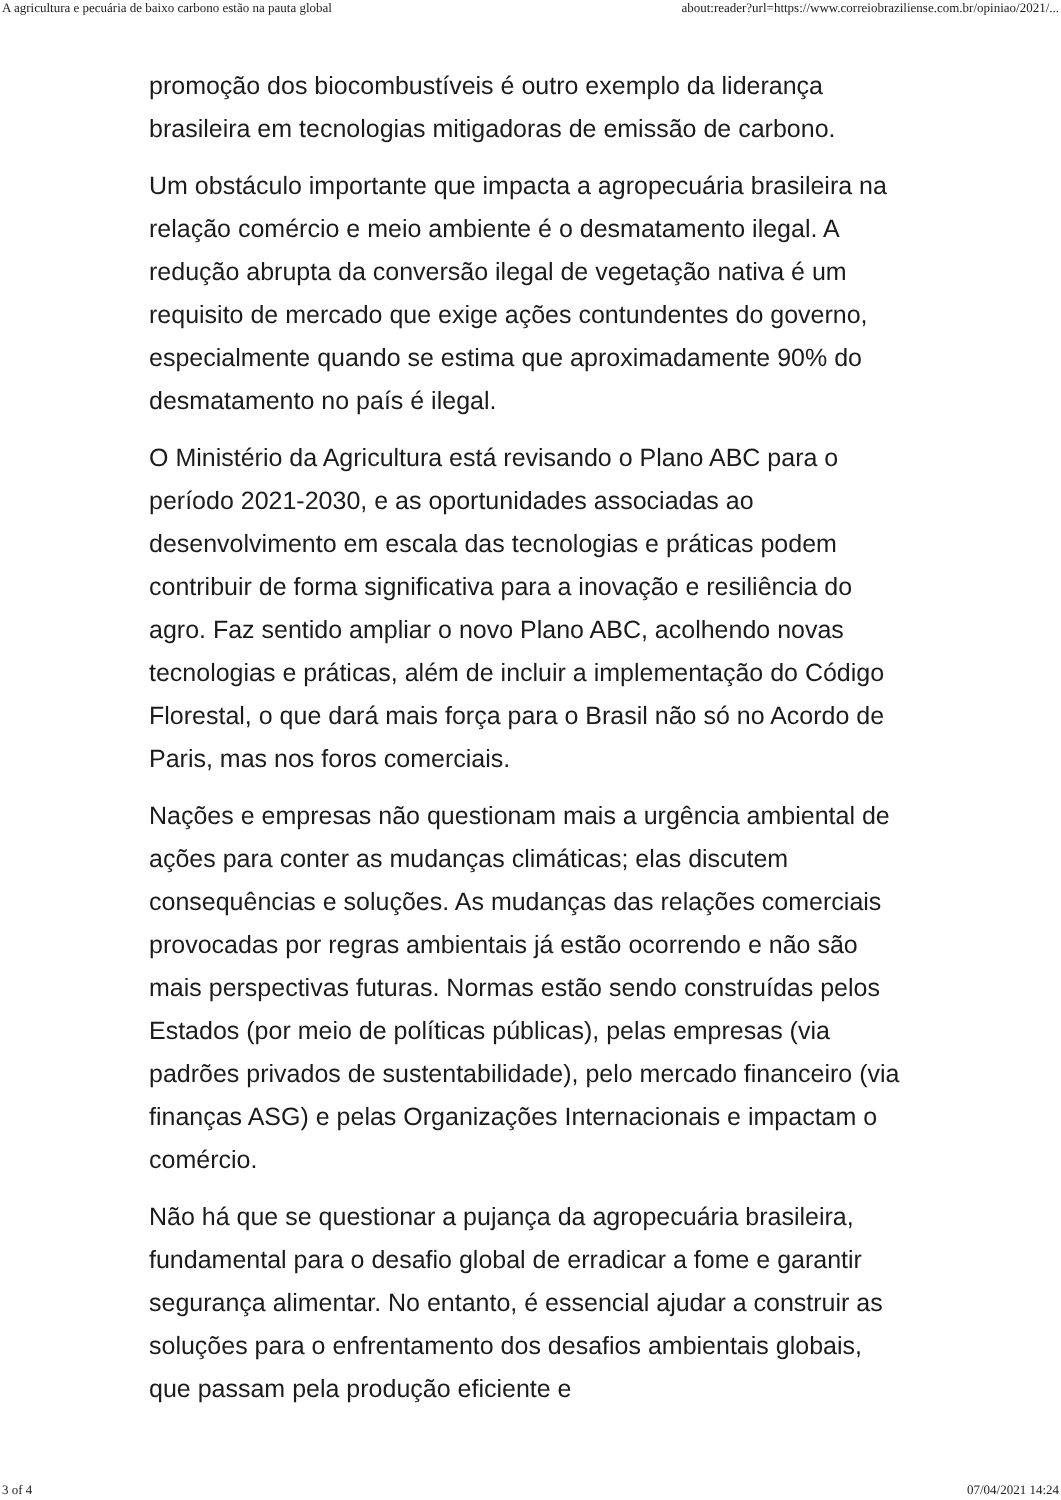A agricultura e pecuária de baixo carbono estão na pauta global about:reader?url=https://www.correiobraziliense.com.br/opiniao/2021/...
promoção dos biocombustíveis é outro exemplo da liderança brasileira em tecnologias mitigadoras de emissão de carbono.
Um obstáculo importante que impacta a agropecuária brasileira na relação comércio e meio ambiente é o desmatamento ilegal. A redução abrupta da conversão ilegal de vegetação nativa é um requisito de mercado que exige ações contundentes do governo, especialmente quando se estima que aproximadamente 90% do desmatamento no país é ilegal.
O Ministério da Agricultura está revisando o Plano ABC para o período 2021-2030, e as oportunidades associadas ao desenvolvimento em escala das tecnologias e práticas podem contribuir de forma significativa para a inovação e resiliência do agro. Faz sentido ampliar o novo Plano ABC, acolhendo novas tecnologias e práticas, além de incluir a implementação do Código Florestal, o que dará mais força para o Brasil não só no Acordo de Paris, mas nos foros comerciais.
Nações e empresas não questionam mais a urgência ambiental de ações para conter as mudanças climáticas; elas discutem consequências e soluções. As mudanças das relações comerciais provocadas por regras ambientais já estão ocorrendo e não são mais perspectivas futuras. Normas estão sendo construídas pelos Estados (por meio de políticas públicas), pelas empresas (via padrões privados de sustentabilidade), pelo mercado financeiro (via finanças ASG) e pelas Organizações Internacionais e impactam o comércio.
Não há que se questionar a pujança da agropecuária brasileira, fundamental para o desafio global de erradicar a fome e garantir segurança alimentar. No entanto, é essencial ajudar a construir as soluções para o enfrentamento dos desafios ambientais globais, que passam pela produção eficiente e
3 of 4 07/04/2021 14:24